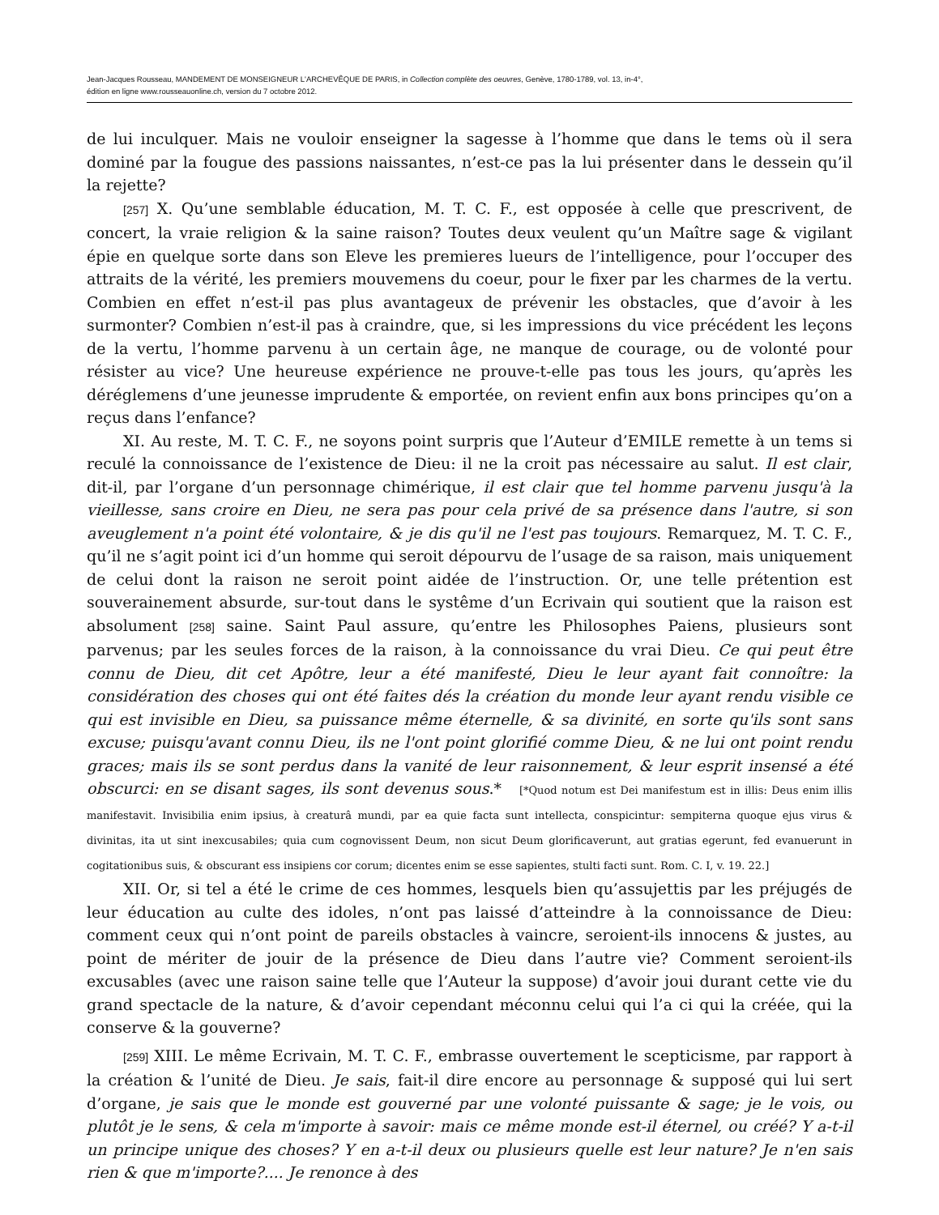Jean-Jacques Rousseau, MANDEMENT DE MONSEIGNEUR L'ARCHEVÊQUE DE PARIS, in Collection complète des oeuvres, Genève, 1780-1789, vol. 13, in-4°,
édition en ligne www.rousseauonline.ch, version du 7 octobre 2012.
de lui inculquer. Mais ne vouloir enseigner la sagesse à l’homme que dans le tems où il sera dominé par la fougue des passions naissantes, n’est-ce pas la lui présenter dans le dessein qu’il la rejette?
[257] X. Qu’une semblable éducation, M. T. C. F., est opposée à celle que prescrivent, de concert, la vraie religion & la saine raison? Toutes deux veulent qu’un Maître sage & vigilant épie en quelque sorte dans son Eleve les premieres lueurs de l’intelligence, pour l’occuper des attraits de la vérité, les premiers mouvemens du coeur, pour le fixer par les charmes de la vertu. Combien en effet n’est-il pas plus avantageux de prévenir les obstacles, que d’avoir à les surmonter? Combien n’est-il pas à craindre, que, si les impressions du vice précédent les leçons de la vertu, l’homme parvenu à un certain âge, ne manque de courage, ou de volonté pour résister au vice? Une heureuse expérience ne prouve-t-elle pas tous les jours, qu’après les déréglemens d’une jeunesse imprudente & emportée, on revient enfin aux bons principes qu’on a reçus dans l’enfance?
XI. Au reste, M. T. C. F., ne soyons point surpris que l’Auteur d’EMILE remette à un tems si reculé la connoissance de l’existence de Dieu: il ne la croit pas nécessaire au salut. Il est clair, dit-il, par l’organe d’un personnage chimérique, il est clair que tel homme parvenu jusqu'à la vieillesse, sans croire en Dieu, ne sera pas pour cela privé de sa présence dans l'autre, si son aveuglement n'a point été volontaire, & je dis qu'il ne l'est pas toujours. Remarquez, M. T. C. F., qu’il ne s’agit point ici d’un homme qui seroit dépourvu de l’usage de sa raison, mais uniquement de celui dont la raison ne seroit point aidée de l’instruction. Or, une telle prétention est souverainement absurde, sur-tout dans le systême d’un Ecrivain qui soutient que la raison est absolument [258] saine. Saint Paul assure, qu’entre les Philosophes Paiens, plusieurs sont parvenus; par les seules forces de la raison, à la connoissance du vrai Dieu. Ce qui peut être connu de Dieu, dit cet Apôtre, leur a été manifesté, Dieu le leur ayant fait connoître: la considération des choses qui ont été faites dés la création du monde leur ayant rendu visible ce qui est invisible en Dieu, sa puissance même éternelle, & sa divinité, en sorte qu'ils sont sans excuse; puisqu'avant connu Dieu, ils ne l'ont point glorifié comme Dieu, & ne lui ont point rendu graces; mais ils se sont perdus dans la vanité de leur raisonnement, & leur esprit insensé a été obscurci: en se disant sages, ils sont devenus sous.* [*Quod notum est Dei manifestum est in illis: Deus enim illis manifestavit. Invisibilia enim ipsius, à creaturâ mundi, par ea quie facta sunt intellecta, conspicintur: sempiterna quoque ejus virus & divinitas, ita ut sint inexcusabiles; quia cum cognovissent Deum, non sicut Deum glorificaverunt, aut gratias egerunt, fed evanuerunt in cogitationibus suis, & obscurant ess insipiens cor corum; dicentes enim se esse sapientes, stulti facti sunt. Rom. C. I, v. 19. 22.]
XII. Or, si tel a été le crime de ces hommes, lesquels bien qu’assujettis par les préjugés de leur éducation au culte des idoles, n’ont pas laissé d’atteindre à la connoissance de Dieu: comment ceux qui n’ont point de pareils obstacles à vaincre, seroient-ils innocens & justes, au point de mériter de jouir de la présence de Dieu dans l’autre vie? Comment seroient-ils excusables (avec une raison saine telle que l’Auteur la suppose) d’avoir joui durant cette vie du grand spectacle de la nature, & d’avoir cependant méconnu celui qui l’a ci qui la créée, qui la conserve & la gouverne?
[259] XIII. Le même Ecrivain, M. T. C. F., embrasse ouvertement le scepticisme, par rapport à la création & l’unité de Dieu. Je sais, fait-il dire encore au personnage & supposé qui lui sert d’organe, je sais que le monde est gouverné par une volonté puissante & sage; je le vois, ou plutôt je le sens, & cela m'importe à savoir: mais ce même monde est-il éternel, ou créé? Y a-t-il un principe unique des choses? Y en a-t-il deux ou plusieurs quelle est leur nature? Je n'en sais rien & que m'importe?.... Je renonce à des